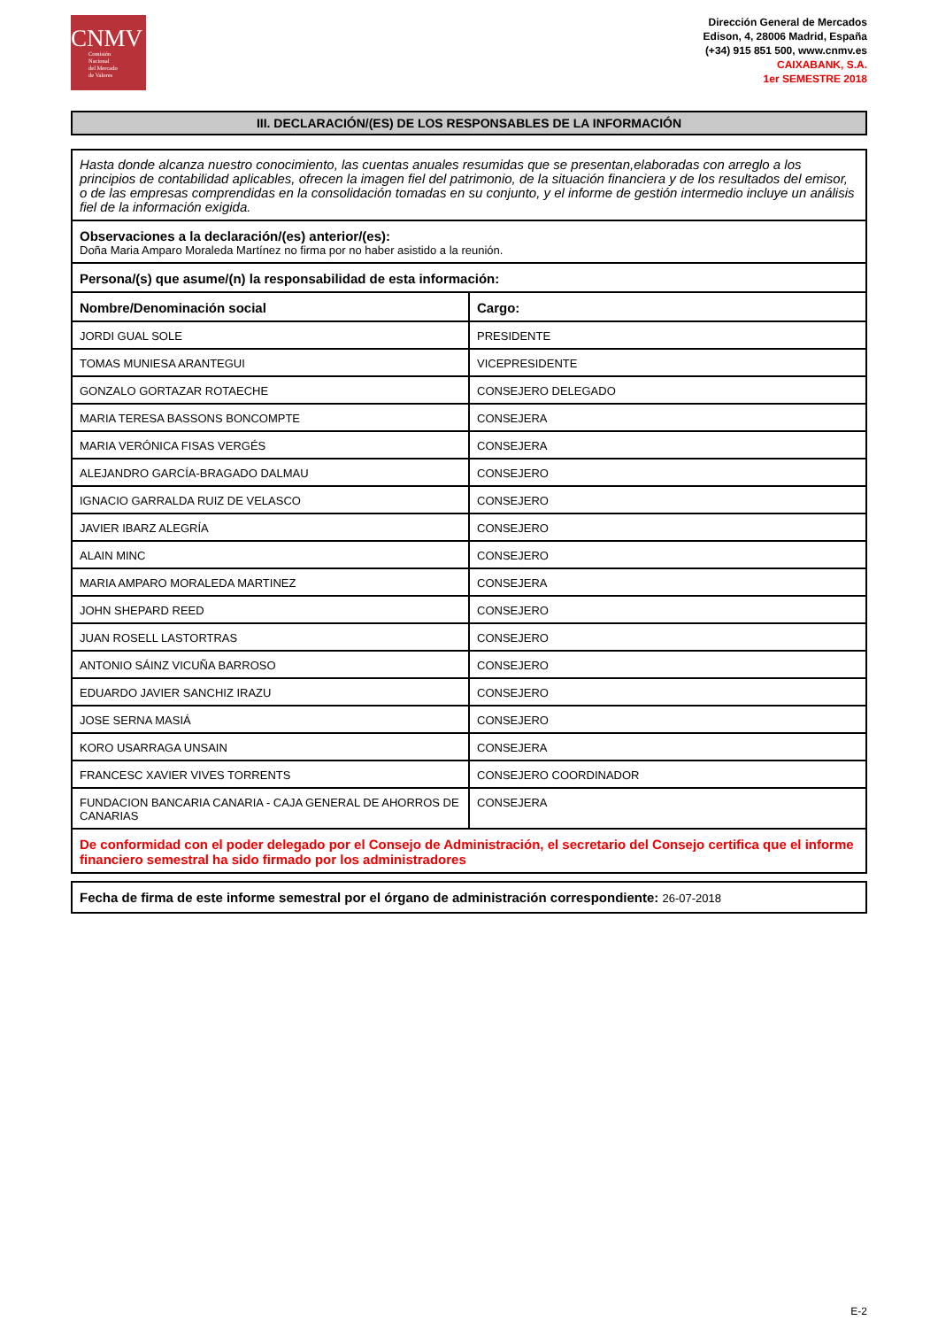CNMV
Comisión
Nacional
del Mercado
de Valores
Dirección General de Mercados
Edison, 4, 28006 Madrid, España
(+34) 915 851 500, www.cnmv.es
CAIXABANK, S.A.
1er SEMESTRE 2018
III. DECLARACIÓN/(ES) DE LOS RESPONSABLES DE LA INFORMACIÓN
| Hasta donde alcanza nuestro conocimiento, las cuentas anuales resumidas que se presentan,elaboradas con arreglo a los principios de contabilidad aplicables, ofrecen la imagen fiel del patrimonio, de la situación financiera y de los resultados del emisor, o de las empresas comprendidas en la consolidación tomadas en su conjunto, y el informe de gestión intermedio incluye un análisis fiel de la información exigida. | |
| Observaciones a la declaración/(es) anterior/(es): Doña Maria Amparo Moraleda Martínez no firma por no haber asistido a la reunión. | |
| Persona/(s) que asume/(n) la responsabilidad de esta información: | |
| Nombre/Denominación social | Cargo: |
| JORDI GUAL SOLE | PRESIDENTE |
| TOMAS MUNIESA ARANTEGUI | VICEPRESIDENTE |
| GONZALO GORTAZAR ROTAECHE | CONSEJERO DELEGADO |
| MARIA TERESA BASSONS BONCOMPTE | CONSEJERA |
| MARIA VERÓNICA FISAS VERGÉS | CONSEJERA |
| ALEJANDRO GARCÍA-BRAGADO DALMAU | CONSEJERO |
| IGNACIO GARRALDA RUIZ DE VELASCO | CONSEJERO |
| JAVIER IBARZ ALEGRÍA | CONSEJERO |
| ALAIN MINC | CONSEJERO |
| MARIA AMPARO MORALEDA MARTINEZ | CONSEJERA |
| JOHN SHEPARD REED | CONSEJERO |
| JUAN ROSELL LASTORTRAS | CONSEJERO |
| ANTONIO SÁINZ VICUÑA BARROSO | CONSEJERO |
| EDUARDO JAVIER SANCHIZ IRAZU | CONSEJERO |
| JOSE SERNA MASIÁ | CONSEJERO |
| KORO USARRAGA UNSAIN | CONSEJERA |
| FRANCESC XAVIER VIVES TORRENTS | CONSEJERO COORDINADOR |
| FUNDACION BANCARIA CANARIA - CAJA GENERAL DE AHORROS DE CANARIAS | CONSEJERA |
| De conformidad con el poder delegado por el Consejo de Administración, el secretario del Consejo certifica que el informe financiero semestral ha sido firmado por los administradores | |
Fecha de firma de este informe semestral por el órgano de administración correspondiente: 26-07-2018
E-2